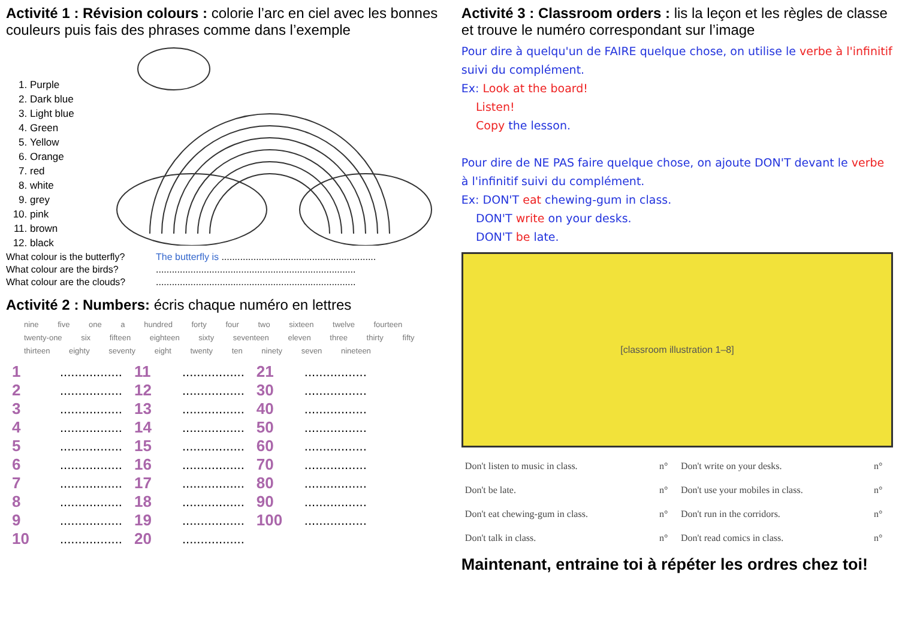Activité 1 : Révision colours : colorie l’arc en ciel avec les bonnes couleurs puis fais des phrases comme dans l’exemple
1. Purple
2. Dark blue
3. Light blue
4. Green
5. Yellow
6. Orange
7. red
8. white
9. grey
10. pink
11. brown
12. black
What colour is the butterfly? The butterfly is .......................................................... What colour are the birds?........................................................................... What colour are the clouds?...........................................................................
Activité 2 : Numbers: écris chaque numéro en lettres
nine five one a hundred forty four two sixteen twelve fourteen twenty-one six fifteen eighteen sixty seventeen eleven three thirty fifty thirteen eighty seventy eight twenty ten ninety seven nineteen
| 1 | ................. | 11 | ................. | 21 | ................. |
| 2 | ................. | 12 | ................. | 30 | ................. |
| 3 | ................. | 13 | ................. | 40 | ................. |
| 4 | ................. | 14 | ................. | 50 | ................. |
| 5 | ................. | 15 | ................. | 60 | ................. |
| 6 | ................. | 16 | ................. | 70 | ................. |
| 7 | ................. | 17 | ................. | 80 | ................. |
| 8 | ................. | 18 | ................. | 90 | ................. |
| 9 | ................. | 19 | ................. | 100 | ................. |
| 10 | ................. | 20 | ................. | | |
Activité 3 : Classroom orders : lis la leçon et les règles de classe et trouve le numéro correspondant sur l’image
Pour dire à quelqu'un de FAIRE quelque chose, on utilise le verbe à l'infinitif suivi du complément.
Ex: Look at the board!
Listen!
Copy the lesson.
Pour dire de NE PAS faire quelque chose, on ajoute DON'T devant le verbe à l'infinitif suivi du complément.
Ex: DON'T eat chewing-gum in class.
DON'T write on your desks.
DON'T be late.
[classroom illustration 1–8]
| Don't listen to music in class. | n° | Don't write on your desks. | n° |
| Don't be late. | n° | Don't use your mobiles in class. | n° |
| Don't eat chewing-gum in class. | n° | Don't run in the corridors. | n° |
| Don't talk in class. | n° | Don't read comics in class. | n° |
Maintenant, entraine toi à répéter les ordres chez toi!